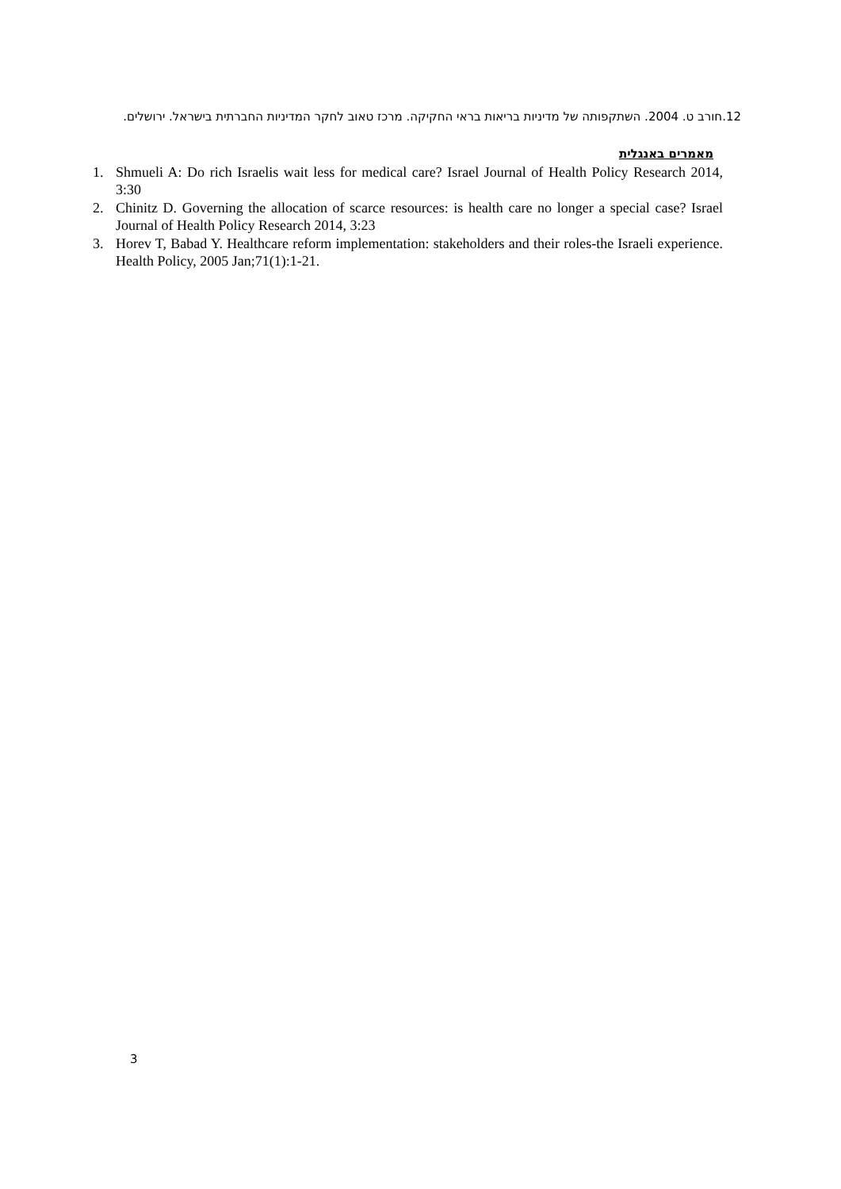12.חורב ט. 2004. השתקפותה של מדיניות בריאות בראי החקיקה. מרכז טאוב לחקר המדיניות החברתית בישראל. ירושלים.
מאמרים באנגלית
1. Shmueli A: Do rich Israelis wait less for medical care? Israel Journal of Health Policy Research 2014, 3:30
2. Chinitz D. Governing the allocation of scarce resources: is health care no longer a special case? Israel Journal of Health Policy Research 2014, 3:23
3. Horev T, Babad Y. Healthcare reform implementation: stakeholders and their roles-the Israeli experience. Health Policy, 2005 Jan;71(1):1-21.
3